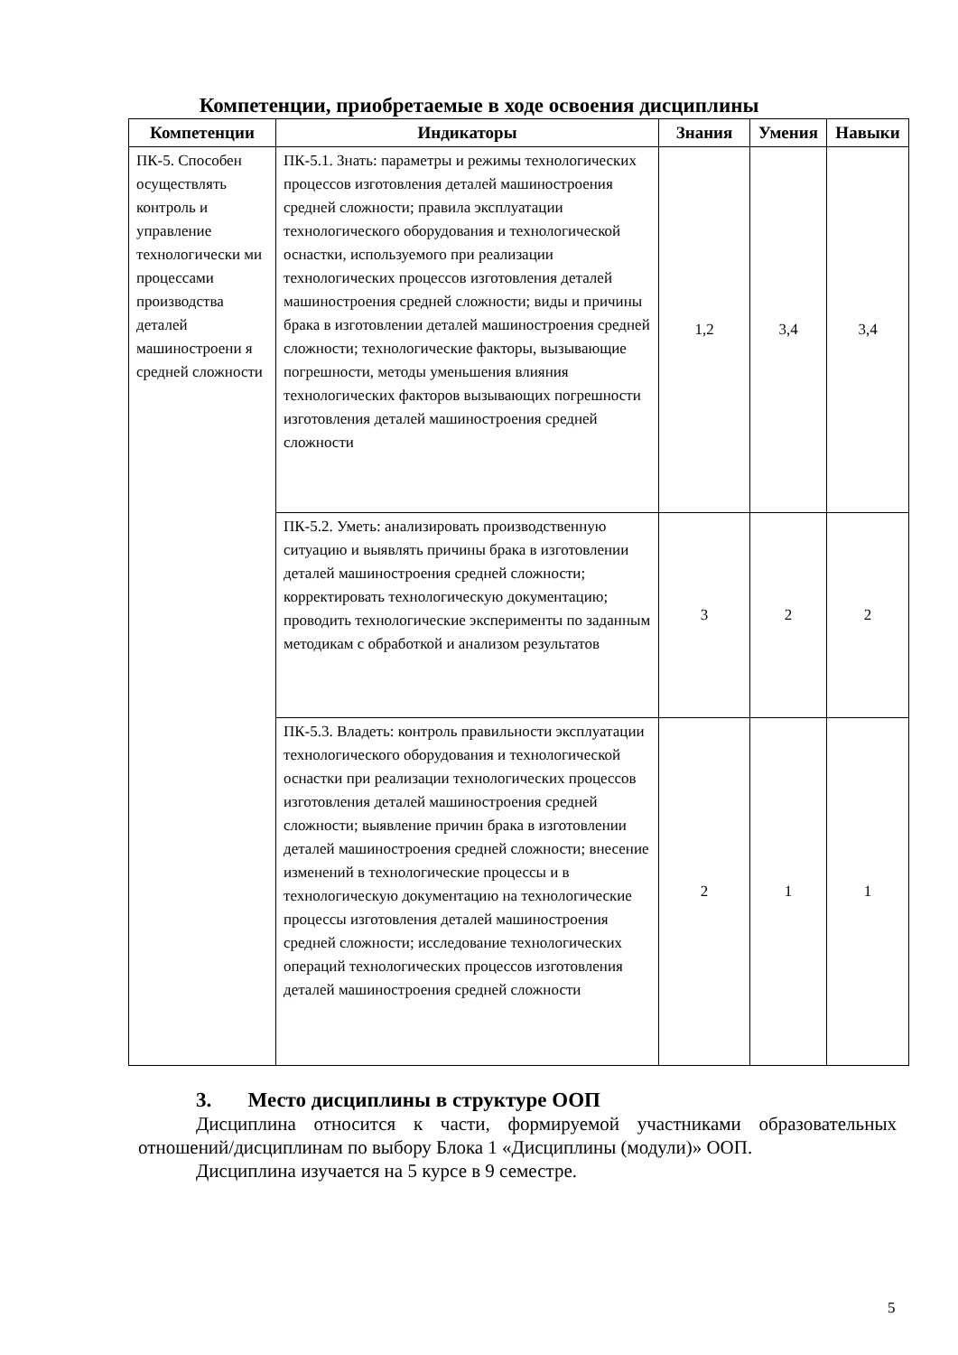Компетенции, приобретаемые в ходе освоения дисциплины
| Компетенции | Индикаторы | Знания | Умения | Навыки |
| --- | --- | --- | --- | --- |
| ПК-5. Способен осуществлять контроль и управление технологически ми процессами производства деталей машиностроени я средней сложности | ПК-5.1. Знать: параметры и режимы технологических процессов изготовления деталей машиностроения средней сложности; правила эксплуатации технологического оборудования и технологической оснастки, используемого при реализации технологических процессов изготовления деталей машиностроения средней сложности; виды и причины брака в изготовлении деталей машиностроения средней сложности; технологические факторы, вызывающие погрешности, методы уменьшения влияния технологических факторов вызывающих погрешности изготовления деталей машиностроения средней сложности | 1,2 | 3,4 | 3,4 |
| | ПК-5.2. Уметь: анализировать производственную ситуацию и выявлять причины брака в изготовлении деталей машиностроения средней сложности; корректировать технологическую документацию; проводить технологические эксперименты по заданным методикам с обработкой и анализом результатов | 3 | 2 | 2 |
| | ПК-5.3. Владеть: контроль правильности эксплуатации технологического оборудования и технологической оснастки при реализации технологических процессов изготовления деталей машиностроения средней сложности; выявление причин брака в изготовлении деталей машиностроения средней сложности; внесение изменений в технологические процессы и в технологическую документацию на технологические процессы изготовления деталей машиностроения средней сложности; исследование технологических операций технологических процессов изготовления деталей машиностроения средней сложности | 2 | 1 | 1 |
3. Место дисциплины в структуре ООП
Дисциплина относится к части, формируемой участниками образовательных отношений/дисциплинам по выбору Блока 1 «Дисциплины (модули)» ООП.
Дисциплина изучается на 5 курсе в 9 семестре.
5